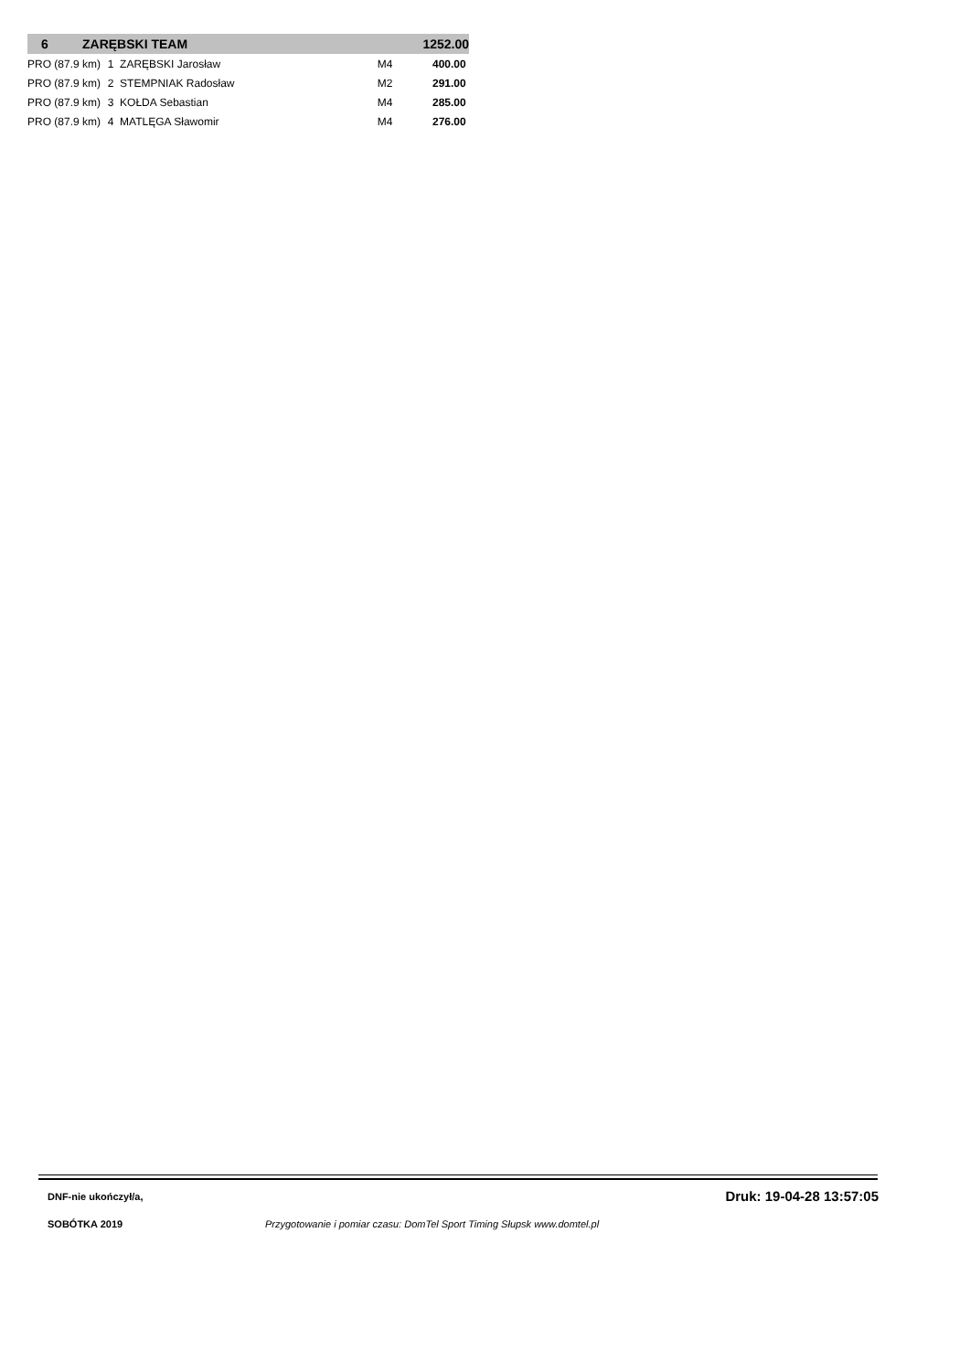| 6 | ZARĘBSKI TEAM | | | | 1252.00 |
| PRO (87.9 km) | | 1 ZARĘBSKI Jarosław | | M4 | 400.00 |
| PRO (87.9 km) | | 2 STEMPNIAK Radosław | | M2 | 291.00 |
| PRO (87.9 km) | | 3 KOŁDA Sebastian | | M4 | 285.00 |
| PRO (87.9 km) | | 4 MATLĘGA Sławomir | | M4 | 276.00 |
DNF-nie ukończył/a, Druk: 19-04-28 13:57:05
SOBÓTKA 2019
Przygotowanie i pomiar czasu: DomTel Sport Timing Słupsk www.domtel.pl